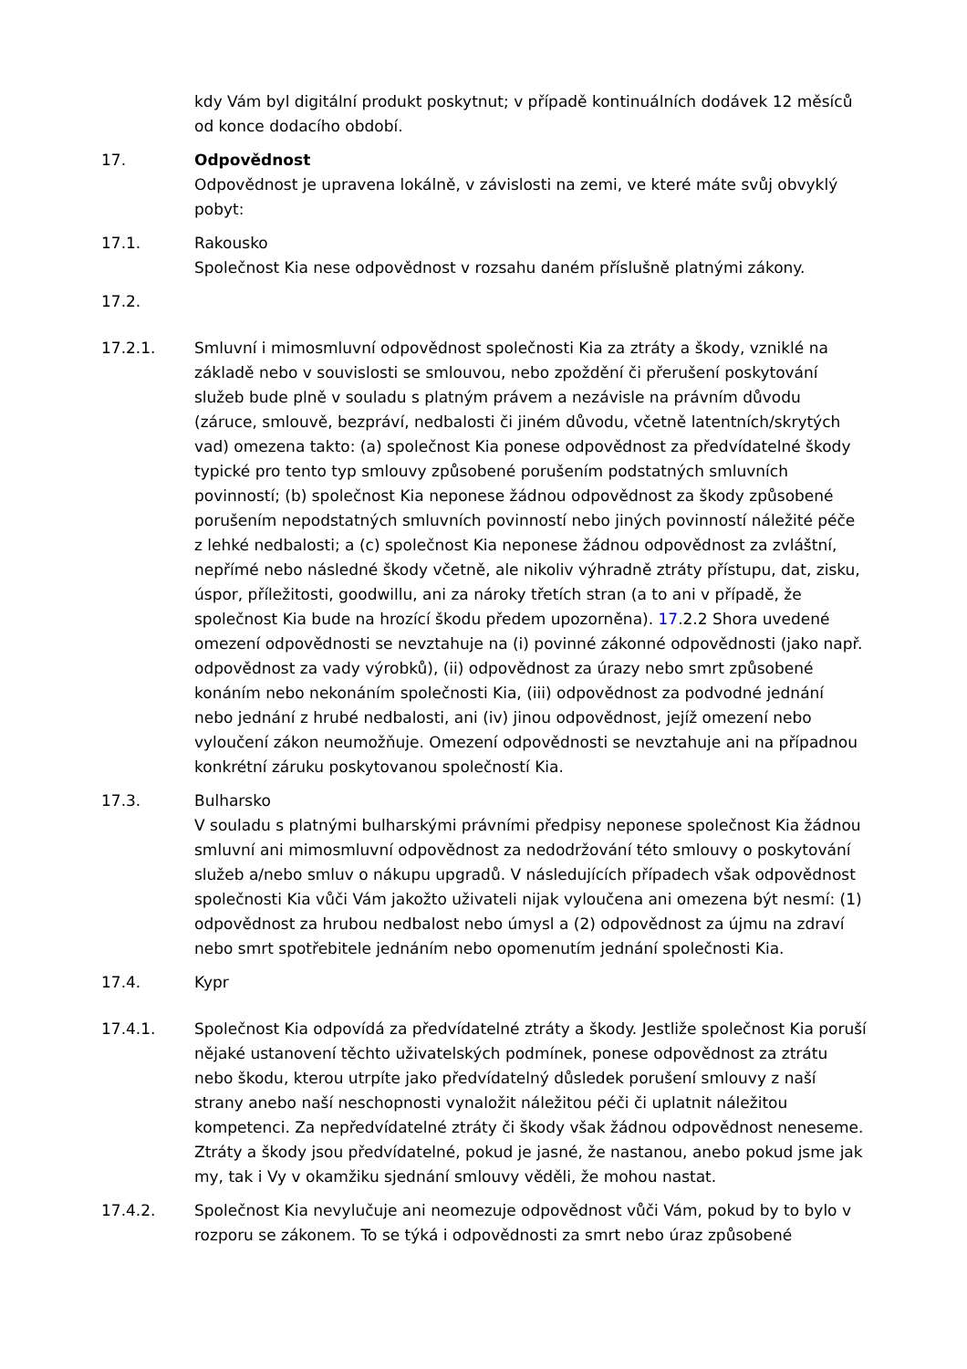kdy Vám byl digitální produkt poskytnut; v případě kontinuálních dodávek 12 měsíců od konce dodacího období.
17. Odpovědnost
Odpovědnost je upravena lokálně, v závislosti na zemi, ve které máte svůj obvyklý pobyt:
17.1. Rakousko
Společnost Kia nese odpovědnost v rozsahu daném příslušně platnými zákony.
17.2.
17.2.1. Smluvní i mimosmluvní odpovědnost společnosti Kia za ztráty a škody, vzniklé na základě nebo v souvislosti se smlouvou, nebo zpoždění či přerušení poskytování služeb bude plně v souladu s platným právem a nezávisle na právním důvodu (záruce, smlouvě, bezpráví, nedbalosti či jiném důvodu, včetně latentních/skrytých vad) omezena takto: (a) společnost Kia ponese odpovědnost za předvídatelné škody typické pro tento typ smlouvy způsobené porušením podstatných smluvních povinností; (b) společnost Kia neponese žádnou odpovědnost za škody způsobené porušením nepodstatných smluvních povinností nebo jiných povinností náležité péče z lehké nedbalosti; a (c) společnost Kia neponese žádnou odpovědnost za zvláštní, nepřímé nebo následné škody včetně, ale nikoliv výhradně ztráty přístupu, dat, zisku, úspor, příležitosti, goodwillu, ani za nároky třetích stran (a to ani v případě, že společnost Kia bude na hrozící škodu předem upozorněna). 17.2.2 Shora uvedené omezení odpovědnosti se nevztahuje na (i) povinné zákonné odpovědnosti (jako např. odpovědnost za vady výrobků), (ii) odpovědnost za úrazy nebo smrt způsobené konáním nebo nekonáním společnosti Kia, (iii) odpovědnost za podvodné jednání nebo jednání z hrubé nedbalosti, ani (iv) jinou odpovědnost, jejíž omezení nebo vyloučení zákon neumožňuje. Omezení odpovědnosti se nevztahuje ani na případnou konkrétní záruku poskytovanou společností Kia.
17.3. Bulharsko
V souladu s platnými bulharskými právními předpisy neponese společnost Kia žádnou smluvní ani mimosmluvní odpovědnost za nedodržování této smlouvy o poskytování služeb a/nebo smluv o nákupu upgradů. V následujících případech však odpovědnost společnosti Kia vůči Vám jakožto uživateli nijak vyloučena ani omezena být nesmí: (1) odpovědnost za hrubou nedbalost nebo úmysl a (2) odpovědnost za újmu na zdraví nebo smrt spotřebitele jednáním nebo opomenutím jednání společnosti Kia.
17.4. Kypr
17.4.1. Společnost Kia odpovídá za předvídatelné ztráty a škody. Jestliže společnost Kia poruší nějaké ustanovení těchto uživatelských podmínek, ponese odpovědnost za ztrátu nebo škodu, kterou utrpíte jako předvídatelný důsledek porušení smlouvy z naší strany anebo naší neschopnosti vynaložit náležitou péči či uplatnit náležitou kompetenci. Za nepředvídatelné ztráty či škody však žádnou odpovědnost neneseme. Ztráty a škody jsou předvídatelné, pokud je jasné, že nastanou, anebo pokud jsme jak my, tak i Vy v okamžiku sjednání smlouvy věděli, že mohou nastat.
17.4.2. Společnost Kia nevylučuje ani neomezuje odpovědnost vůči Vám, pokud by to bylo v rozporu se zákonem. To se týká i odpovědnosti za smrt nebo úraz způsobené